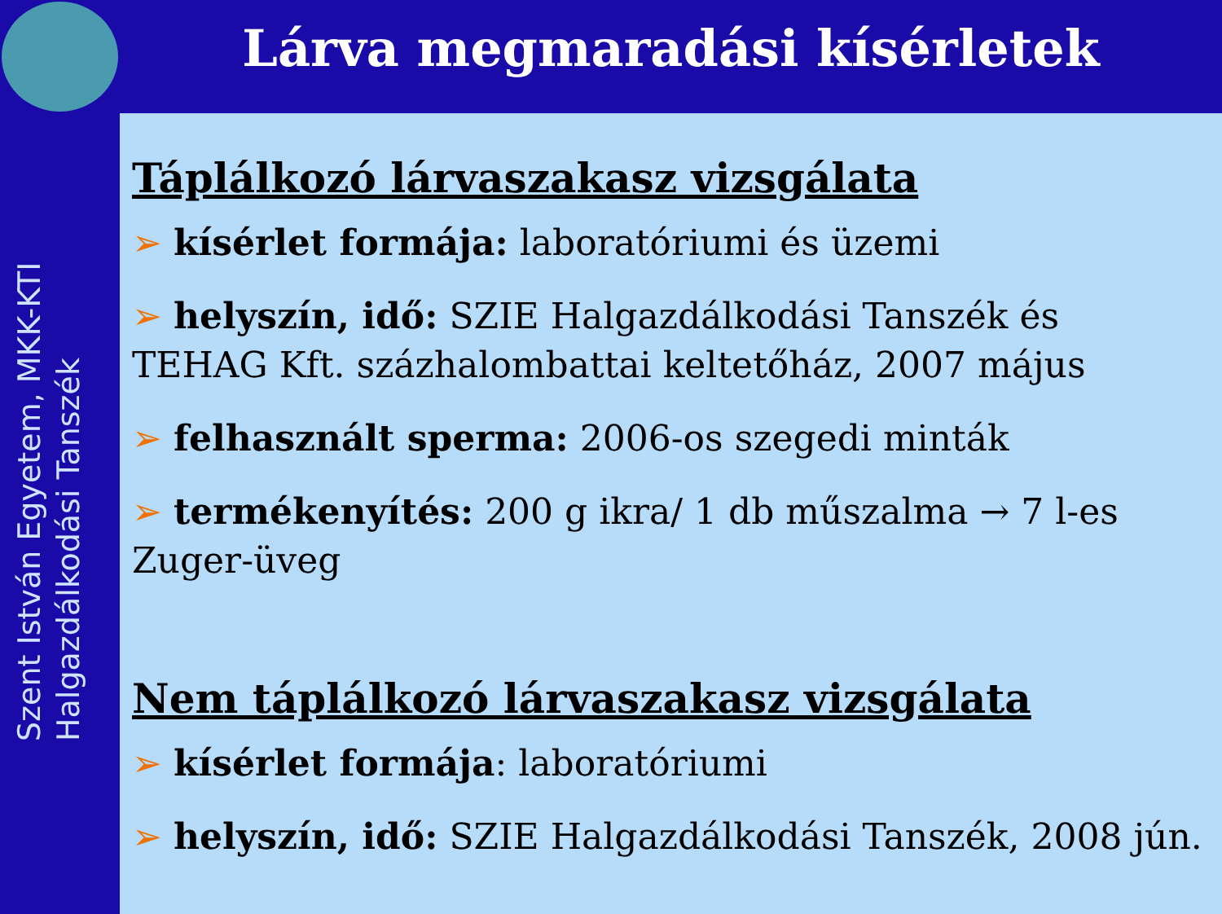Szent István Egyetem, MKK-KTI
Halgazdálkodási Tanszék
Lárva megmaradási kísérletek
Táplálkozó lárvaszakasz vizsgálata
➢ kísérlet formája: laboratóriumi és üzemi
➢ helyszín, idő: SZIE Halgazdálkodási Tanszék és TEHAG Kft. százhalombattai keltetőház, 2007 május
➢ felhasznált sperma: 2006-os szegedi minták
➢ termékenyítés: 200 g ikra/ 1 db műszalma → 7 l-es Zuger-üveg
Nem táplálkozó lárvaszakasz vizsgálata
➢ kísérlet formája: laboratóriumi
➢ helyszín, idő: SZIE Halgazdálkodási Tanszék, 2008 jún.